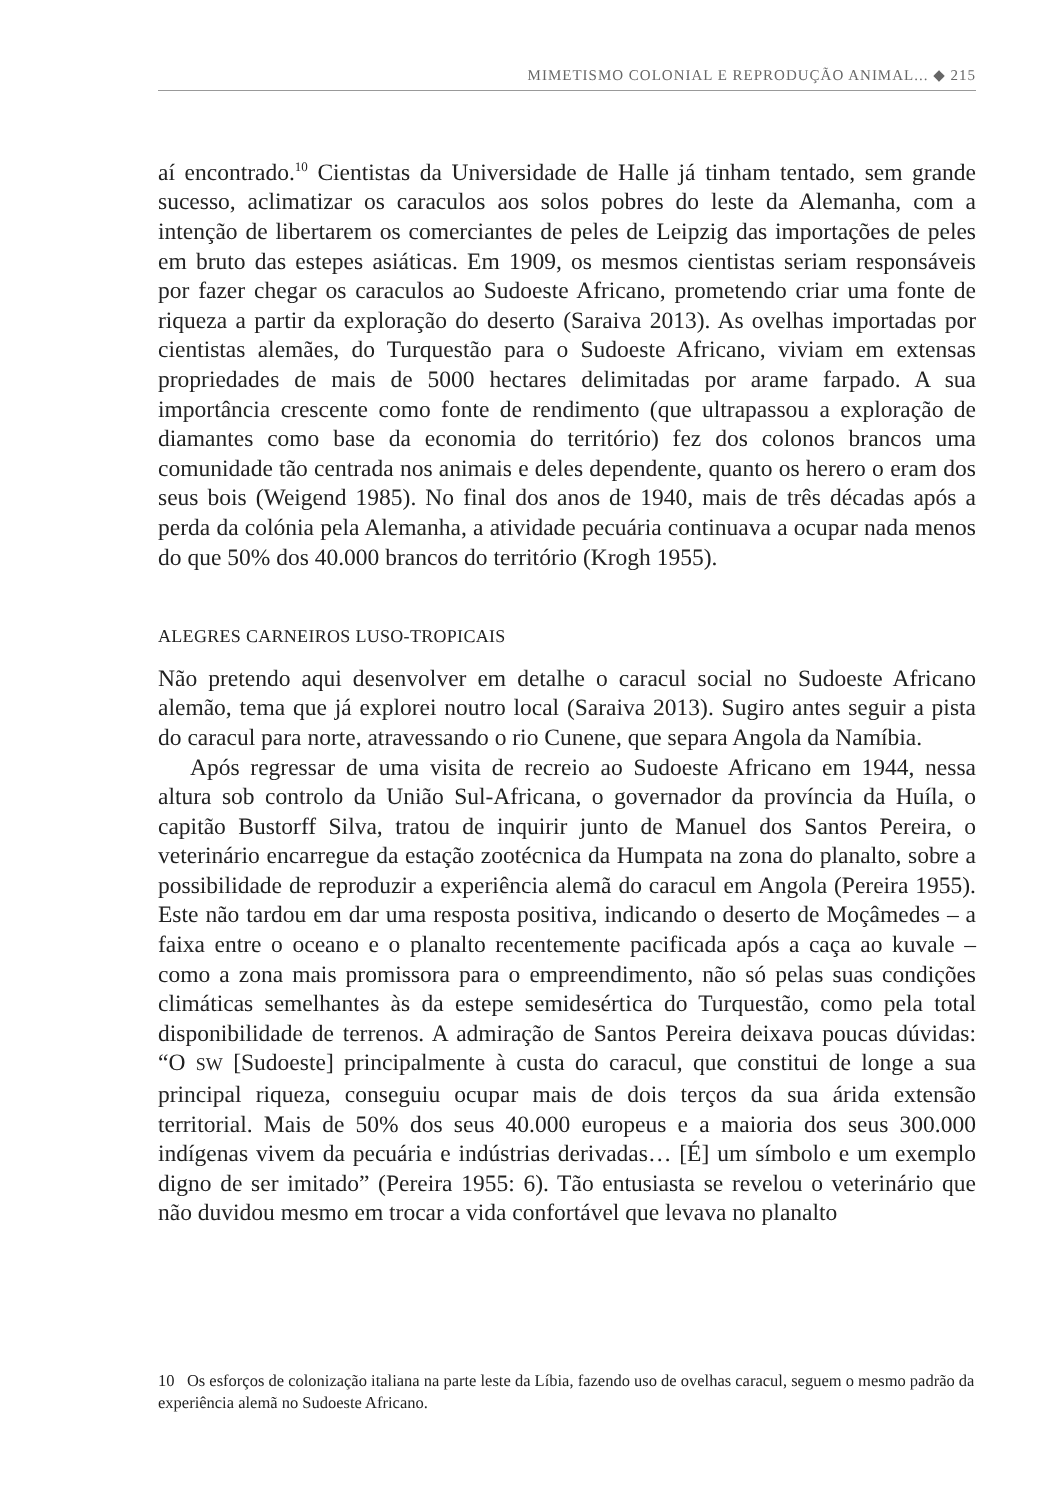MIMETISMO COLONIAL E REPRODUÇÃO ANIMAL... ◆ 215
aí encontrado.<sup>10</sup> Cientistas da Universidade de Halle já tinham tentado, sem grande sucesso, aclimatizar os caraculos aos solos pobres do leste da Alemanha, com a intenção de libertarem os comerciantes de peles de Leipzig das importações de peles em bruto das estepes asiáticas. Em 1909, os mesmos cientistas seriam responsáveis por fazer chegar os caraculos ao Sudoeste Africano, prometendo criar uma fonte de riqueza a partir da exploração do deserto (Saraiva 2013). As ovelhas importadas por cientistas alemães, do Turquestão para o Sudoeste Africano, viviam em extensas propriedades de mais de 5000 hectares delimitadas por arame farpado. A sua importância crescente como fonte de rendimento (que ultrapassou a exploração de diamantes como base da economia do território) fez dos colonos brancos uma comunidade tão centrada nos animais e deles dependente, quanto os herero o eram dos seus bois (Weigend 1985). No final dos anos de 1940, mais de três décadas após a perda da colónia pela Alemanha, a atividade pecuária continuava a ocupar nada menos do que 50% dos 40.000 brancos do território (Krogh 1955).
ALEGRES CARNEIROS LUSO-TROPICAIS
Não pretendo aqui desenvolver em detalhe o caracul social no Sudoeste Africano alemão, tema que já explorei noutro local (Saraiva 2013). Sugiro antes seguir a pista do caracul para norte, atravessando o rio Cunene, que separa Angola da Namíbia.
Após regressar de uma visita de recreio ao Sudoeste Africano em 1944, nessa altura sob controlo da União Sul-Africana, o governador da província da Huíla, o capitão Bustorff Silva, tratou de inquirir junto de Manuel dos Santos Pereira, o veterinário encarregue da estação zootécnica da Humpata na zona do planalto, sobre a possibilidade de reproduzir a experiência alemã do caracul em Angola (Pereira 1955). Este não tardou em dar uma resposta positiva, indicando o deserto de Moçâmedes – a faixa entre o oceano e o planalto recentemente pacificada após a caça ao kuvale – como a zona mais promissora para o empreendimento, não só pelas suas condições climáticas semelhantes às da estepe semidesértica do Turquestão, como pela total disponibilidade de terrenos. A admiração de Santos Pereira deixava poucas dúvidas: “O SW [Sudoeste] principalmente à custa do caracul, que constitui de longe a sua principal riqueza, conseguiu ocupar mais de dois terços da sua árida extensão territorial. Mais de 50% dos seus 40.000 europeus e a maioria dos seus 300.000 indígenas vivem da pecuária e indústrias derivadas… [É] um símbolo e um exemplo digno de ser imitado” (Pereira 1955: 6). Tão entusiasta se revelou o veterinário que não duvidou mesmo em trocar a vida confortável que levava no planalto
10 Os esforços de colonização italiana na parte leste da Líbia, fazendo uso de ovelhas caracul, seguem o mesmo padrão da experiência alemã no Sudoeste Africano.